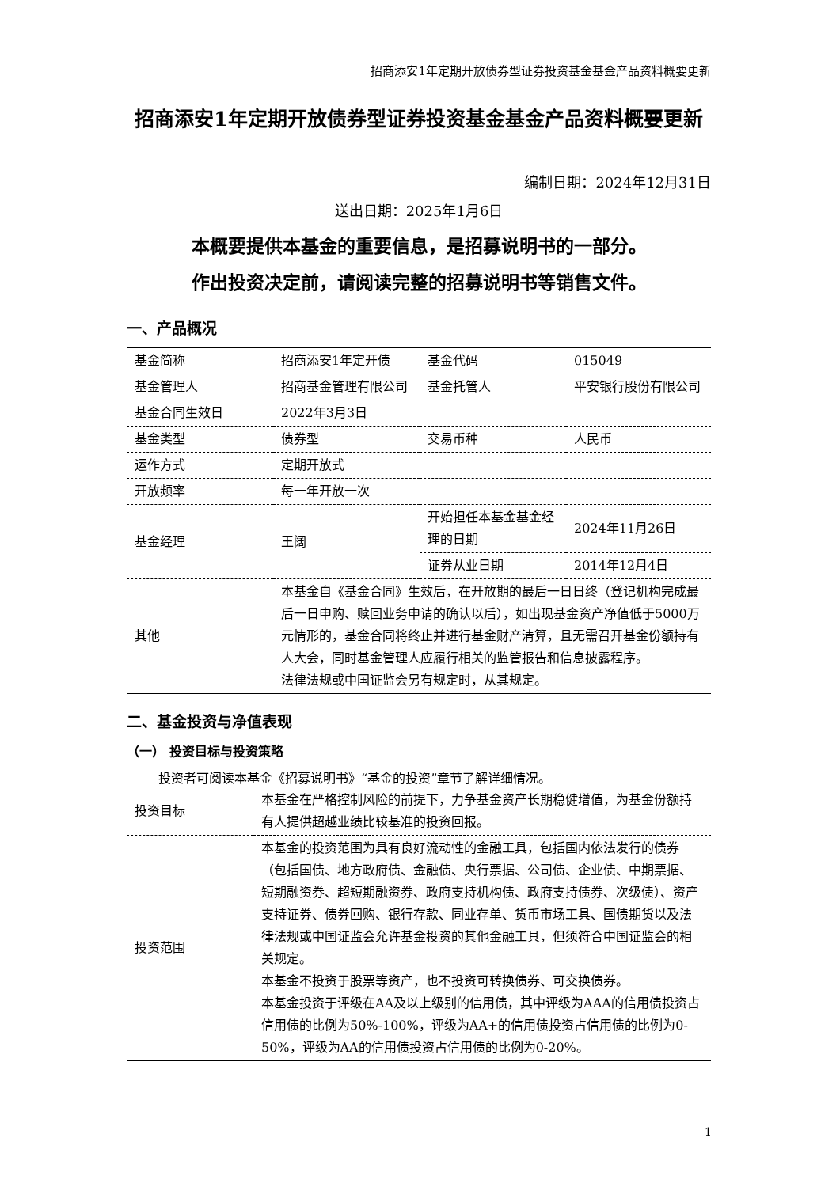招商添安1年定期开放债券型证券投资基金基金产品资料概要更新
招商添安1年定期开放债券型证券投资基金基金产品资料概要更新
编制日期：2024年12月31日
送出日期：2025年1月6日
本概要提供本基金的重要信息，是招募说明书的一部分。
作出投资决定前，请阅读完整的招募说明书等销售文件。
一、产品概况
| 基金简称 | 招商添安1年定开债 | 基金代码 | 015049 |
| 基金管理人 | 招商基金管理有限公司 | 基金托管人 | 平安银行股份有限公司 |
| 基金合同生效日 | 2022年3月3日 | | |
| 基金类型 | 债券型 | 交易币种 | 人民币 |
| 运作方式 | 定期开放式 | | |
| 开放频率 | 每一年开放一次 | | |
| 基金经理 | 王阔 | 开始担任本基金基金经理的日期 | 2024年11月26日 |
| | | 证券从业日期 | 2014年12月4日 |
| 其他 | 本基金自《基金合同》生效后，在开放期的最后一日日终（登记机构完成最后一日申购、赎回业务申请的确认以后），如出现基金资产净值低于5000万元情形的，基金合同将终止并进行基金财产清算，且无需召开基金份额持有人大会，同时基金管理人应履行相关的监管报告和信息披露程序。 法律法规或中国证监会另有规定时，从其规定。 | | |
二、基金投资与净值表现
（一） 投资目标与投资策略
投资者可阅读本基金《招募说明书》“基金的投资”章节了解详细情况。
| 投资目标 | 本基金在严格控制风险的前提下，力争基金资产长期稳健增值，为基金份额持有人提供超越业绩比较基准的投资回报。 |
| 投资范围 | 本基金的投资范围为具有良好流动性的金融工具，包括国内依法发行的债券（包括国债、地方政府债、金融债、央行票据、公司债、企业债、中期票据、短期融资券、超短期融资券、政府支持机构债、政府支持债券、次级债）、资产支持证券、债券回购、银行存款、同业存单、货币市场工具、国债期货以及法律法规或中国证监会允许基金投资的其他金融工具，但须符合中国证监会的相关规定。 本基金不投资于股票等资产，也不投资可转换债券、可交换债券。 本基金投资于评级在AA及以上级别的信用债，其中评级为AAA的信用债投资占信用债的比例为50%-100%，评级为AA+的信用债投资占信用债的比例为0-50%，评级为AA的信用债投资占信用债的比例为0-20%。 |
1